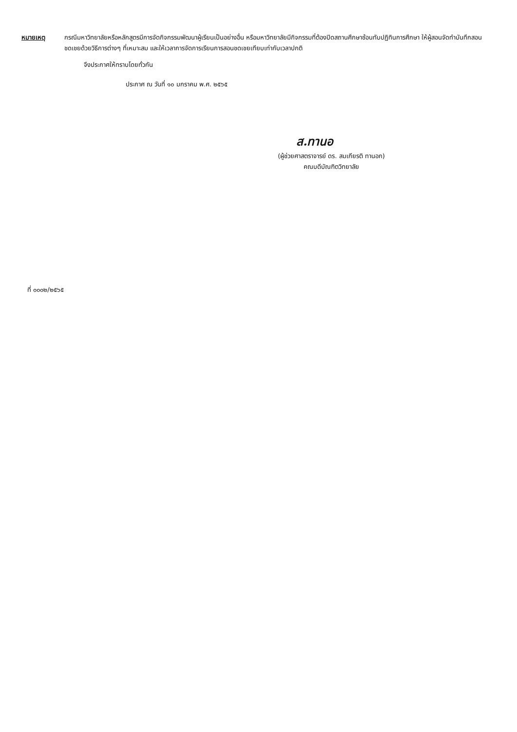หมายเหตุ กรณีมหาวิทยาลัยหรือหลักสูตรมีการจัดกิจกรรมพัฒนาผู้เรียนเป็นอย่างอื่น หรือมหาวิทยาลัยมีกิจกรรมที่ต้องปิดสถานศึกษาซ้อนทับปฏิทินการศึกษา ให้ผู้สอนจัดทำบันทึกสอนชดเชยด้วยวิธีการต่างๆ ที่เหมาะสม และให้เวลาการจัดการเรียนการสอนชดเชยเทียบเท่ากับเวลาปกติ
จึงประกาศให้ทราบโดยทั่วกัน
ประกาศ ณ วันที่ ๑๐ มกราคม พ.ศ. ๒๕๖๕
ส.ทานอ
(ผู้ช่วยศาสตราจารย์ ดร. สมเกียรติ ทานอก)
คณบดีบัณฑิตวิทยาลัย
ที่ ๐๐๐๒/๒๕๖๕